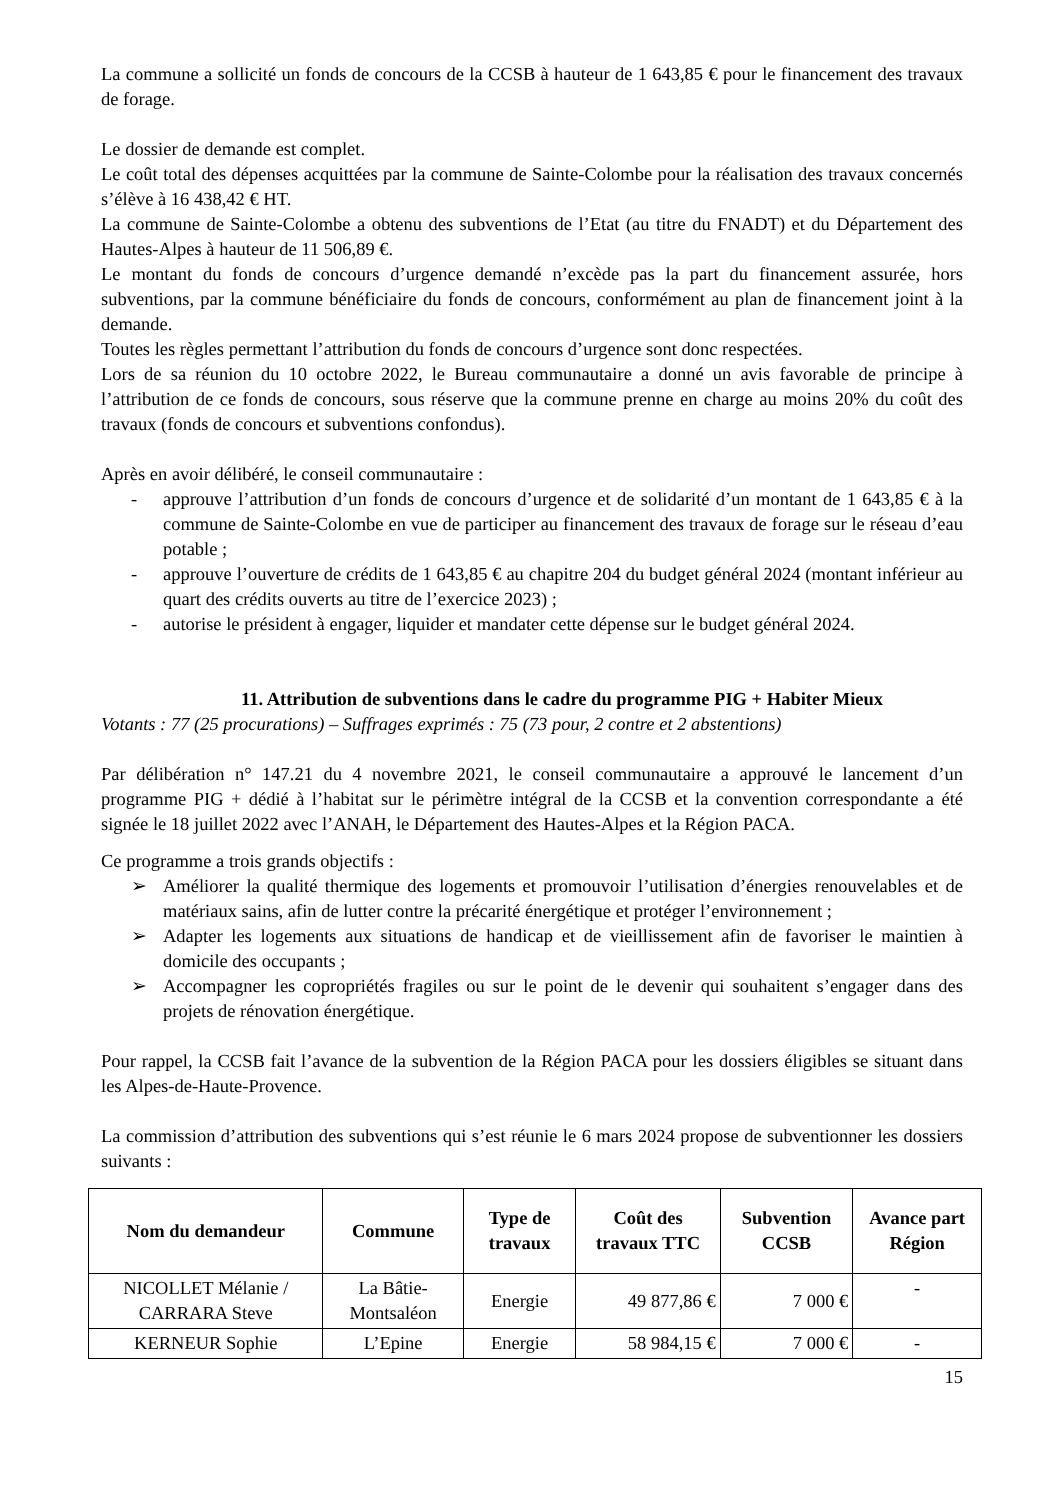La commune a sollicité un fonds de concours de la CCSB à hauteur de 1 643,85 € pour le financement des travaux de forage.
Le dossier de demande est complet.
Le coût total des dépenses acquittées par la commune de Sainte-Colombe pour la réalisation des travaux concernés s’élève à 16 438,42 € HT.
La commune de Sainte-Colombe a obtenu des subventions de l’Etat (au titre du FNADT) et du Département des Hautes-Alpes à hauteur de 11 506,89 €.
Le montant du fonds de concours d’urgence demandé n’excède pas la part du financement assurée, hors subventions, par la commune bénéficiaire du fonds de concours, conformément au plan de financement joint à la demande.
Toutes les règles permettant l’attribution du fonds de concours d’urgence sont donc respectées.
Lors de sa réunion du 10 octobre 2022, le Bureau communautaire a donné un avis favorable de principe à l’attribution de ce fonds de concours, sous réserve que la commune prenne en charge au moins 20% du coût des travaux (fonds de concours et subventions confondus).
Après en avoir délibéré, le conseil communautaire :
- approuve l’attribution d’un fonds de concours d’urgence et de solidarité d’un montant de 1 643,85 € à la commune de Sainte-Colombe en vue de participer au financement des travaux de forage sur le réseau d’eau potable ;
- approuve l’ouverture de crédits de 1 643,85 € au chapitre 204 du budget général 2024 (montant inférieur au quart des crédits ouverts au titre de l’exercice 2023) ;
- autorise le président à engager, liquider et mandater cette dépense sur le budget général 2024.
11. Attribution de subventions dans le cadre du programme PIG + Habiter Mieux
Votants : 77 (25 procurations) – Suffrages exprimés : 75 (73 pour, 2 contre et 2 abstentions)
Par délibération n° 147.21 du 4 novembre 2021, le conseil communautaire a approuvé le lancement d’un programme PIG + dédié à l’habitat sur le périmètre intégral de la CCSB et la convention correspondante a été signée le 18 juillet 2022 avec l’ANAH, le Département des Hautes-Alpes et la Région PACA.
Ce programme a trois grands objectifs :
➢ Améliorer la qualité thermique des logements et promouvoir l’utilisation d’énergies renouvelables et de matériaux sains, afin de lutter contre la précarité énergétique et protéger l’environnement ;
➢ Adapter les logements aux situations de handicap et de vieillissement afin de favoriser le maintien à domicile des occupants ;
➢ Accompagner les copropriétés fragiles ou sur le point de le devenir qui souhaitent s’engager dans des projets de rénovation énergétique.
Pour rappel, la CCSB fait l’avance de la subvention de la Région PACA pour les dossiers éligibles se situant dans les Alpes-de-Haute-Provence.
La commission d’attribution des subventions qui s’est réunie le 6 mars 2024 propose de subventionner les dossiers suivants :
| Nom du demandeur | Commune | Type de travaux | Coût des travaux TTC | Subvention CCSB | Avance part Région |
| --- | --- | --- | --- | --- | --- |
| NICOLLET Mélanie / CARRARA Steve | La Bâtie-Montsaléon | Energie | 49 877,86 € | 7 000 € | - |
| KERNEUR Sophie | L’Epine | Energie | 58 984,15 € | 7 000 € | - |
15